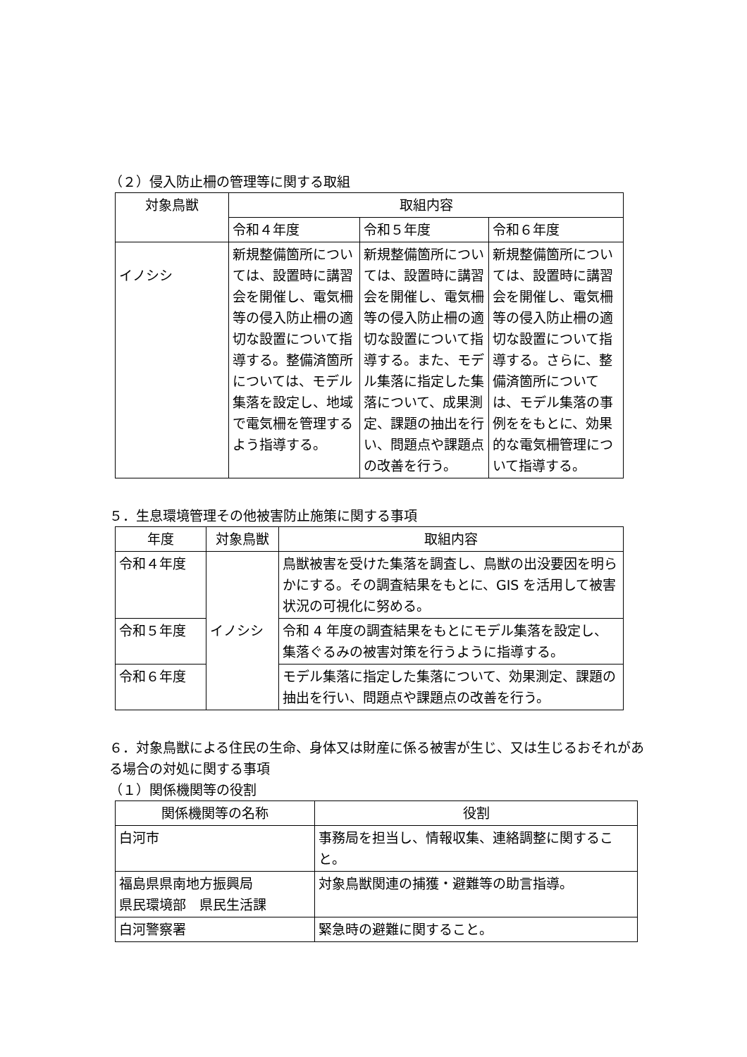（２）侵入防止柵の管理等に関する取組
| 対象鳥獣 | 取組内容 | | |
| --- | --- | --- | --- |
| | 令和４年度 | 令和５年度 | 令和６年度 |
| イノシシ | 新規整備箇所については、設置時に講習会を開催し、電気柵等の侵入防止柵の適切な設置について指導する。整備済箇所については、モデル集落を設定し、地域で電気柵を管理するよう指導する。 | 新規整備箇所については、設置時に講習会を開催し、電気柵等の侵入防止柵の適切な設置について指導する。また、モデル集落に指定した集落について、成果測定、課題の抽出を行い、問題点や課題点の改善を行う。 | 新規整備箇所については、設置時に講習会を開催し、電気柵等の侵入防止柵の適切な設置について指導する。さらに、整備済箇所については、モデル集落の事例ををもとに、効果的な電気柵管理について指導する。 |
５．生息環境管理その他被害防止施策に関する事項
| 年度 | 対象鳥獣 | 取組内容 |
| --- | --- | --- |
| 令和４年度 | イノシシ | 鳥獣被害を受けた集落を調査し、鳥獣の出没要因を明らかにする。その調査結果をもとに、GIS を活用して被害状況の可視化に努める。 |
| 令和５年度 | | 令和 4 年度の調査結果をもとにモデル集落を設定し、集落ぐるみの被害対策を行うように指導する。 |
| 令和６年度 | | モデル集落に指定した集落について、効果測定、課題の抽出を行い、問題点や課題点の改善を行う。 |
６．対象鳥獣による住民の生命、身体又は財産に係る被害が生じ、又は生じるおそれがある場合の対処に関する事項
（１）関係機関等の役割
| 関係機関等の名称 | 役割 |
| --- | --- |
| 白河市 | 事務局を担当し、情報収集、連絡調整に関すること。 |
| 福島県県南地方振興局 県民環境部 県民生活課 | 対象鳥獣関連の捕獲・避難等の助言指導。 |
| 白河警察署 | 緊急時の避難に関すること。 |